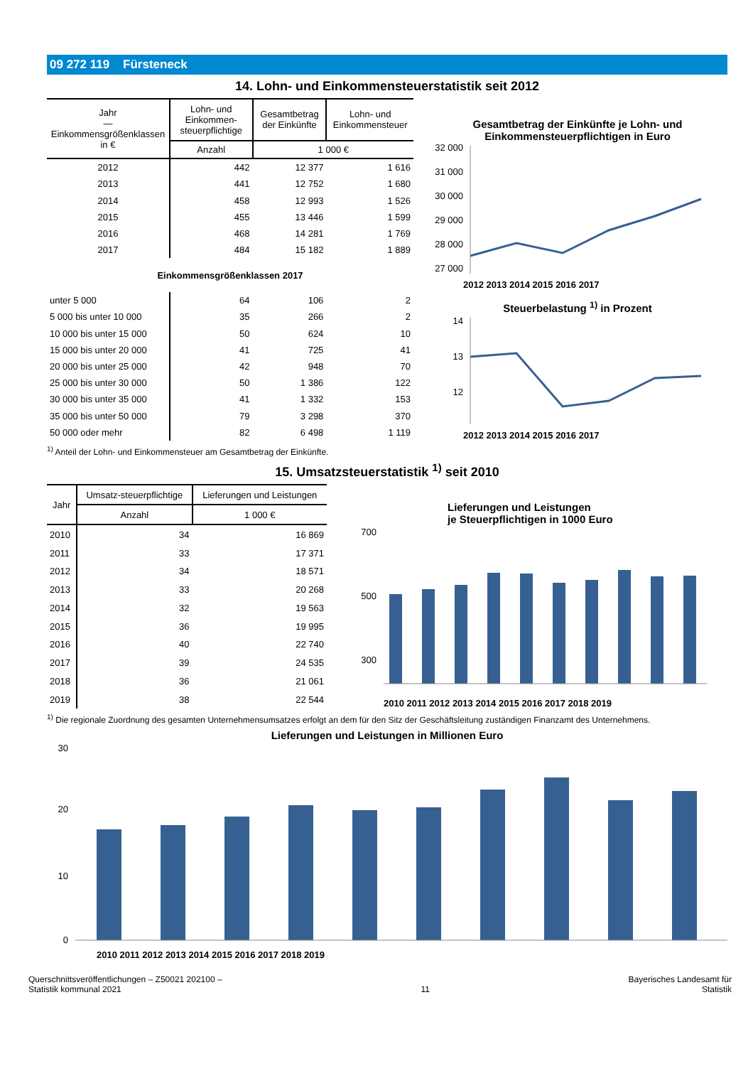09 272 119 Fürsteneck
14. Lohn- und Einkommensteuerstatistik seit 2012
| Jahr — Einkommensgrößenklassen in € | Lohn- und Einkommen-steuerpflichtige | Gesamtbetrag der Einkünfte | Lohn- und Einkommensteuer |
| --- | --- | --- | --- |
| | Anzahl | 1 000 € | |
| 2012 | 442 | 12 377 | 1 616 |
| 2013 | 441 | 12 752 | 1 680 |
| 2014 | 458 | 12 993 | 1 526 |
| 2015 | 455 | 13 446 | 1 599 |
| 2016 | 468 | 14 281 | 1 769 |
| 2017 | 484 | 15 182 | 1 889 |
| Einkommensgrößenklassen 2017 | | | |
| unter 5 000 | 64 | 106 | 2 |
| 5 000 bis unter 10 000 | 35 | 266 | 2 |
| 10 000 bis unter 15 000 | 50 | 624 | 10 |
| 15 000 bis unter 20 000 | 41 | 725 | 41 |
| 20 000 bis unter 25 000 | 42 | 948 | 70 |
| 25 000 bis unter 30 000 | 50 | 1 386 | 122 |
| 30 000 bis unter 35 000 | 41 | 1 332 | 153 |
| 35 000 bis unter 50 000 | 79 | 3 298 | 370 |
| 50 000 oder mehr | 82 | 6 498 | 1 119 |
Gesamtbetrag der Einkünfte je Lohn- und Einkommensteuerpflichtigen in Euro
32 000
31 000
30 000
29 000
28 000
27 000
2012 2013 2014 2015 2016 2017
Steuerbelastung <sup>1)</sup> in Prozent
14
13
12
2012 2013 2014 2015 2016 2017
<sup>1)</sup> Anteil der Lohn- und Einkommensteuer am Gesamtbetrag der Einkünfte.
15. Umsatzsteuerstatistik <sup>1)</sup> seit 2010
| Jahr | Umsatz-steuerpflichtige | Lieferungen und Leistungen |
| --- | --- | --- |
| | Anzahl | 1 000 € |
| 2010 | 34 | 16 869 |
| 2011 | 33 | 17 371 |
| 2012 | 34 | 18 571 |
| 2013 | 33 | 20 268 |
| 2014 | 32 | 19 563 |
| 2015 | 36 | 19 995 |
| 2016 | 40 | 22 740 |
| 2017 | 39 | 24 535 |
| 2018 | 36 | 21 061 |
| 2019 | 38 | 22 544 |
Lieferungen und Leistungen
je Steuerpflichtigen in 1000 Euro
700
500
300
2010 2011 2012 2013 2014 2015 2016 2017 2018 2019
<sup>1)</sup> Die regionale Zuordnung des gesamten Unternehmensumsatzes erfolgt an dem für den Sitz der Geschäftsleitung zuständigen Finanzamt des Unternehmens.
Lieferungen und Leistungen in Millionen Euro
30
20
10
0
2010 2011 2012 2013 2014 2015 2016 2017 2018 2019
Querschnittsveröffentlichungen – Z50021 202100 –
Statistik kommunal 2021
11 Bayerisches Landesamt für
Statistik